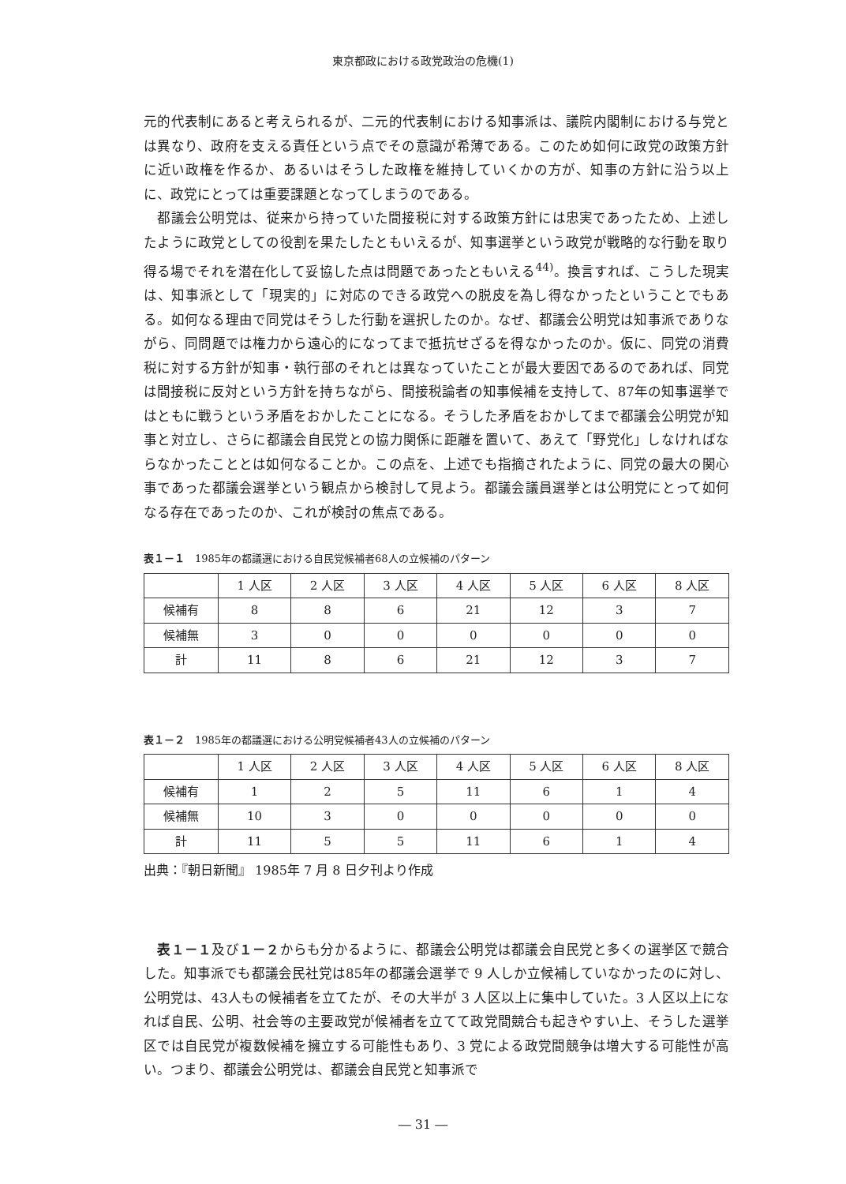東京都政における政党政治の危機(1)
元的代表制にあると考えられるが、二元的代表制における知事派は、議院内閣制における与党とは異なり、政府を支える責任という点でその意識が希薄である。このため如何に政党の政策方針に近い政権を作るか、あるいはそうした政権を維持していくかの方が、知事の方針に沿う以上に、政党にとっては重要課題となってしまうのである。
　都議会公明党は、従来から持っていた間接税に対する政策方針には忠実であったため、上述したように政党としての役割を果たしたともいえるが、知事選挙という政党が戦略的な行動を取り得る場でそれを潜在化して妥協した点は問題であったともいえる<sup>44)</sup>。換言すれば、こうした現実は、知事派として「現実的」に対応のできる政党への脱皮を為し得なかったということでもある。如何なる理由で同党はそうした行動を選択したのか。なぜ、都議会公明党は知事派でありながら、同問題では権力から遠心的になってまで抵抗せざるを得なかったのか。仮に、同党の消費税に対する方針が知事・執行部のそれとは異なっていたことが最大要因であるのであれば、同党は間接税に反対という方針を持ちながら、間接税論者の知事候補を支持して、87年の知事選挙ではともに戦うという矛盾をおかしたことになる。そうした矛盾をおかしてまで都議会公明党が知事と対立し、さらに都議会自民党との協力関係に距離を置いて、あえて「野党化」しなければならなかったこととは如何なることか。この点を、上述でも指摘されたように、同党の最大の関心事であった都議会選挙という観点から検討して見よう。都議会議員選挙とは公明党にとって如何なる存在であったのか、これが検討の焦点である。
表１－１　1985年の都議選における自民党候補者68人の立候補のパターン
| | 1 人区 | 2 人区 | 3 人区 | 4 人区 | 5 人区 | 6 人区 | 8 人区 |
| 候補有 | 8 | 8 | 6 | 21 | 12 | 3 | 7 |
| 候補無 | 3 | 0 | 0 | 0 | 0 | 0 | 0 |
| 計 | 11 | 8 | 6 | 21 | 12 | 3 | 7 |
表１－２　1985年の都議選における公明党候補者43人の立候補のパターン
| | 1 人区 | 2 人区 | 3 人区 | 4 人区 | 5 人区 | 6 人区 | 8 人区 |
| 候補有 | 1 | 2 | 5 | 11 | 6 | 1 | 4 |
| 候補無 | 10 | 3 | 0 | 0 | 0 | 0 | 0 |
| 計 | 11 | 5 | 5 | 11 | 6 | 1 | 4 |
出典：『朝日新聞』 1985年 7 月 8 日夕刊より作成
　表１－１及び１－２からも分かるように、都議会公明党は都議会自民党と多くの選挙区で競合した。知事派でも都議会民社党は85年の都議会選挙で 9 人しか立候補していなかったのに対し、公明党は、43人もの候補者を立てたが、その大半が 3 人区以上に集中していた。3 人区以上になれば自民、公明、社会等の主要政党が候補者を立てて政党間競合も起きやすい上、そうした選挙区では自民党が複数候補を擁立する可能性もあり、3 党による政党間競争は増大する可能性が高い。つまり、都議会公明党は、都議会自民党と知事派で
― 31 ―